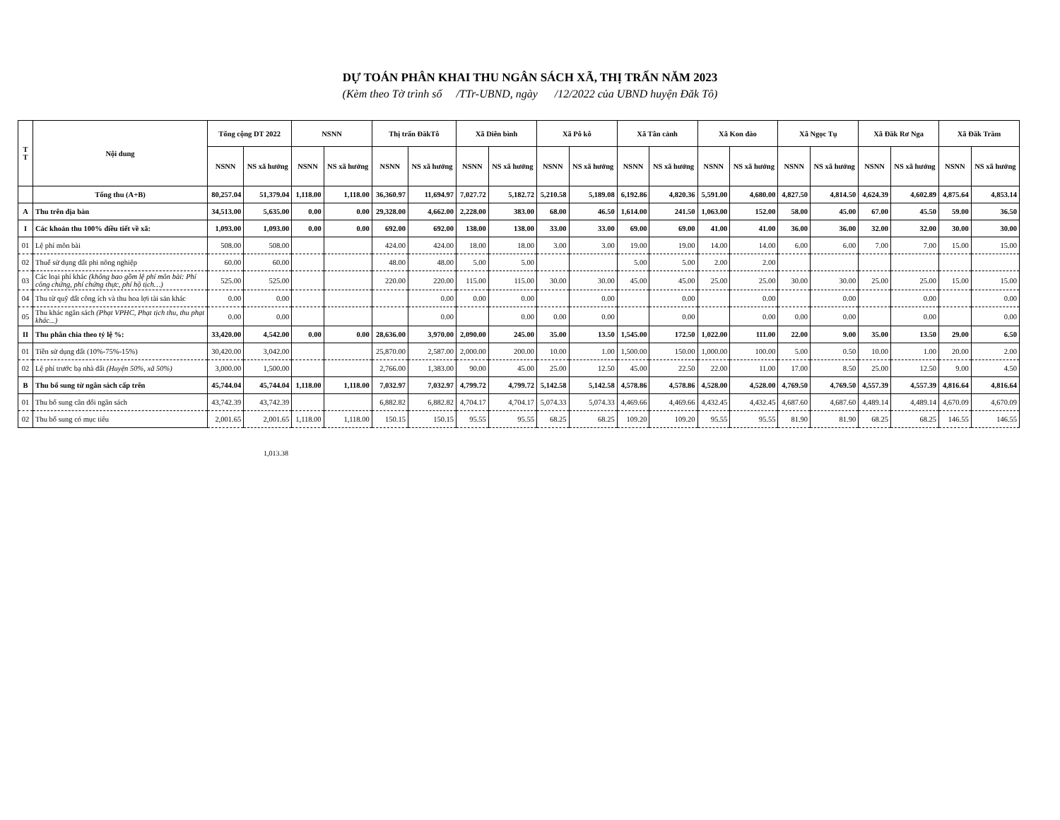DỰ TOÁN PHÂN KHAI THU NGÂN SÁCH XÃ, THỊ TRẤN NĂM 2023
(Kèm theo Tờ trình số /TTr-UBND, ngày /12/2022 của UBND huyện Đăk Tô)
| T T | Nội dung | Tổng cộng DT 2022 | | NSNN | | Thị trấn ĐăkTô | | Xã Diên bình | | Xã Pô kô | | Xã Tân cảnh | | Xã Kon đào | | Xã Ngọc Tụ | | Xã Đăk Rơ Nga | | Xã Đăk Trăm | |
| --- | --- | --- | --- | --- | --- | --- | --- | --- | --- | --- | --- | --- | --- | --- | --- | --- | --- | --- | --- | --- | --- |
| | | NSNN | NS xã hưởng | NSNN | NS xã hưởng | NSNN | NS xã hưởng | NSNN | NS xã hưởng | NSNN | NS xã hưởng | NSNN | NS xã hưởng | NSNN | NS xã hưởng | NSNN | NS xã hưởng | NSNN | NS xã hưởng | NSNN | NS xã hưởng |
| | Tổng thu (A+B) | 80,257.04 | 51,379.04 | 1,118.00 | 1,118.00 | 36,360.97 | 11,694.97 | 7,027.72 | 5,182.72 | 5,210.58 | 5,189.08 | 6,192.86 | 4,820.36 | 5,591.00 | 4,680.00 | 4,827.50 | 4,814.50 | 4,624.39 | 4,602.89 | 4,875.64 | 4,853.14 |
| A | Thu trên địa bàn | 34,513.00 | 5,635.00 | 0.00 | 0.00 | 29,328.00 | 4,662.00 | 2,228.00 | 383.00 | 68.00 | 46.50 | 1,614.00 | 241.50 | 1,063.00 | 152.00 | 58.00 | 45.00 | 67.00 | 45.50 | 59.00 | 36.50 |
| I | Các khoản thu 100% điều tiết về xã: | 1,093.00 | 1,093.00 | 0.00 | 0.00 | 692.00 | 692.00 | 138.00 | 138.00 | 33.00 | 33.00 | 69.00 | 69.00 | 41.00 | 41.00 | 36.00 | 36.00 | 32.00 | 32.00 | 30.00 | 30.00 |
| 01 | Lệ phí môn bài | 508.00 | 508.00 | | | 424.00 | 424.00 | 18.00 | 18.00 | 3.00 | 3.00 | 19.00 | 19.00 | 14.00 | 14.00 | 6.00 | 6.00 | 7.00 | 7.00 | 15.00 | 15.00 |
| 02 | Thuế sử dụng đất phi nông nghiệp | 60.00 | 60.00 | | | 48.00 | 48.00 | 5.00 | 5.00 | | | 5.00 | 5.00 | 2.00 | 2.00 | | | | | | |
| 03 | Các loại phí khác (không bao gồm lệ phí môn bài: Phí công chứng, phí chứng thực, phí hộ tịch…) | 525.00 | 525.00 | | | 220.00 | 220.00 | 115.00 | 115.00 | 30.00 | 30.00 | 45.00 | 45.00 | 25.00 | 25.00 | 30.00 | 30.00 | 25.00 | 25.00 | 15.00 | 15.00 |
| 04 | Thu từ quỹ đất công ích và thu hoa lợi tài sản khác | 0.00 | 0.00 | | | | 0.00 | 0.00 | 0.00 | | 0.00 | | 0.00 | | 0.00 | | 0.00 | | 0.00 | | 0.00 |
| 05 | Thu khác ngân sách (Phạt VPHC, Phạt tịch thu, thu phạt khác...) | 0.00 | 0.00 | | | | 0.00 | | 0.00 | 0.00 | 0.00 | | 0.00 | | 0.00 | 0.00 | 0.00 | | 0.00 | | 0.00 |
| II | Thu phân chia theo tỷ lệ %: | 33,420.00 | 4,542.00 | 0.00 | 0.00 | 28,636.00 | 3,970.00 | 2,090.00 | 245.00 | 35.00 | 13.50 | 1,545.00 | 172.50 | 1,022.00 | 111.00 | 22.00 | 9.00 | 35.00 | 13.50 | 29.00 | 6.50 |
| 01 | Tiền sử dụng đất (10%-75%-15%) | 30,420.00 | 3,042.00 | | | 25,870.00 | 2,587.00 | 2,000.00 | 200.00 | 10.00 | 1.00 | 1,500.00 | 150.00 | 1,000.00 | 100.00 | 5.00 | 0.50 | 10.00 | 1.00 | 20.00 | 2.00 |
| 02 | Lệ phí trước bạ nhà đất (Huyện 50%, xã 50%) | 3,000.00 | 1,500.00 | | | 2,766.00 | 1,383.00 | 90.00 | 45.00 | 25.00 | 12.50 | 45.00 | 22.50 | 22.00 | 11.00 | 17.00 | 8.50 | 25.00 | 12.50 | 9.00 | 4.50 |
| B | Thu bổ sung từ ngân sách cấp trên | 45,744.04 | 45,744.04 | 1,118.00 | 1,118.00 | 7,032.97 | 7,032.97 | 4,799.72 | 4,799.72 | 5,142.58 | 5,142.58 | 4,578.86 | 4,578.86 | 4,528.00 | 4,528.00 | 4,769.50 | 4,769.50 | 4,557.39 | 4,557.39 | 4,816.64 | 4,816.64 |
| 01 | Thu bổ sung cân đối ngân sách | 43,742.39 | 43,742.39 | | | 6,882.82 | 6,882.82 | 4,704.17 | 4,704.17 | 5,074.33 | 5,074.33 | 4,469.66 | 4,469.66 | 4,432.45 | 4,432.45 | 4,687.60 | 4,687.60 | 4,489.14 | 4,489.14 | 4,670.09 | 4,670.09 |
| 02 | Thu bổ sung có mục tiêu | 2,001.65 | 2,001.65 | 1,118.00 | 1,118.00 | 150.15 | 150.15 | 95.55 | 95.55 | 68.25 | 68.25 | 109.20 | 109.20 | 95.55 | 95.55 | 81.90 | 81.90 | 68.25 | 68.25 | 146.55 | 146.55 |
1,013.38